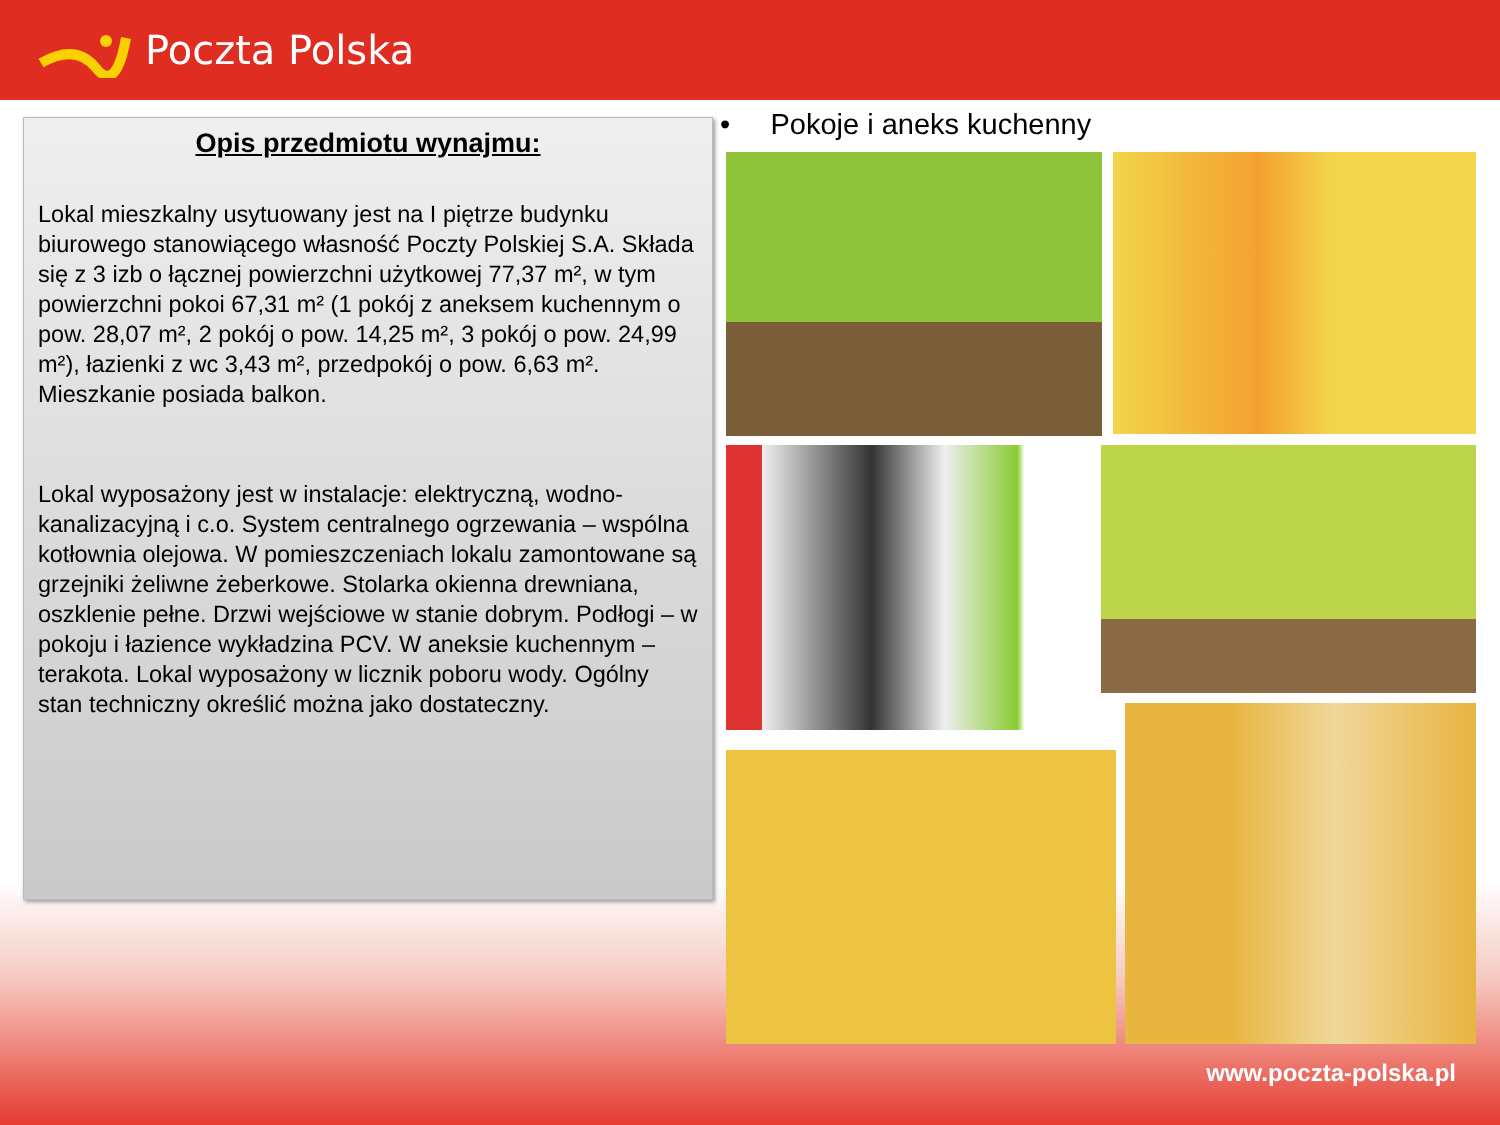Poczta Polska
Opis przedmiotu wynajmu:
Lokal mieszkalny usytuowany jest na I piętrze budynku biurowego stanowiącego własność Poczty Polskiej S.A. Składa się z 3 izb o łącznej powierzchni użytkowej 77,37 m², w tym powierzchni pokoi 67,31 m² (1 pokój z aneksem kuchennym o pow. 28,07 m², 2 pokój o pow. 14,25 m², 3 pokój o pow. 24,99 m²), łazienki z wc 3,43 m², przedpokój o pow. 6,63 m². Mieszkanie posiada balkon.
Lokal wyposażony jest w instalacje: elektryczną, wodno-kanalizacyjną i c.o. System centralnego ogrzewania – wspólna kotłownia olejowa. W pomieszczeniach lokalu zamontowane są grzejniki żeliwne żeberkowe. Stolarka okienna drewniana, oszklenie pełne. Drzwi wejściowe w stanie dobrym. Podłogi – w pokoju i łazience wykładzina PCV. W aneksie kuchennym – terakota. Lokal wyposażony w licznik poboru wody. Ogólny stan techniczny określić można jako dostateczny.
• Pokoje i aneks kuchenny
www.poczta-polska.pl